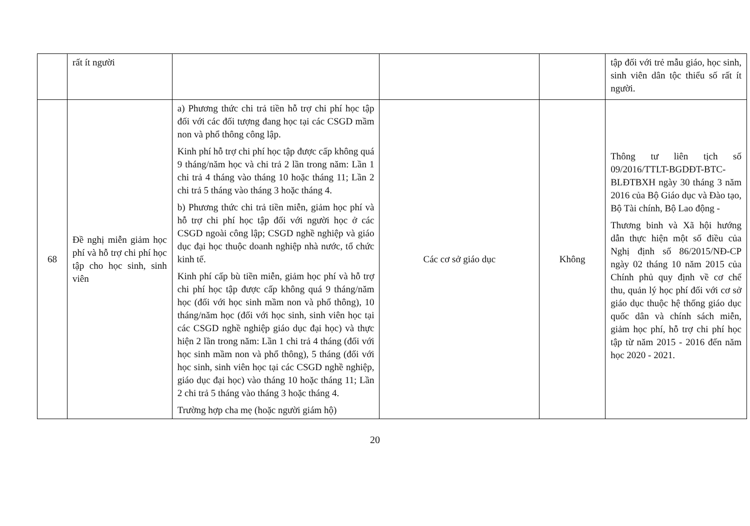| | rất ít người | | | | tập đối với trẻ mẫu giáo, học sinh, sinh viên dân tộc thiểu số rất ít người. |
| 68 | Đề nghị miễn giảm học phí và hỗ trợ chi phí học tập cho học sinh, sinh viên | a) Phương thức chi trả tiền hỗ trợ chi phí học tập đối với các đối tượng đang học tại các CSGD mầm non và phổ thông công lập. Kinh phí hỗ trợ chi phí học tập được cấp không quá 9 tháng/năm học và chi trả 2 lần trong năm: Lần 1 chi trả 4 tháng vào tháng 10 hoặc tháng 11; Lần 2 chi trả 5 tháng vào tháng 3 hoặc tháng 4. b) Phương thức chi trả tiền miễn, giảm học phí và hỗ trợ chi phí học tập đối với người học ở các CSGD ngoài công lập; CSGD nghề nghiệp và giáo dục đại học thuộc doanh nghiệp nhà nước, tổ chức kinh tế. Kinh phí cấp bù tiền miễn, giảm học phí và hỗ trợ chi phí học tập được cấp không quá 9 tháng/năm học (đối với học sinh mầm non và phổ thông), 10 tháng/năm học (đối với học sinh, sinh viên học tại các CSGD nghề nghiệp giáo dục đại học) và thực hiện 2 lần trong năm: Lần 1 chi trả 4 tháng (đối với học sinh mầm non và phổ thông), 5 tháng (đối với học sinh, sinh viên học tại các CSGD nghề nghiệp, giáo dục đại học) vào tháng 10 hoặc tháng 11; Lần 2 chi trả 5 tháng vào tháng 3 hoặc tháng 4. Trường hợp cha mẹ (hoặc người giám hộ) | Các cơ sở giáo dục | Không | Thông tư liên tịch số 09/2016/TTLT-BGDĐT-BTC-BLĐTBXH ngày 30 tháng 3 năm 2016 của Bộ Giáo dục và Đào tạo, Bộ Tài chính, Bộ Lao động - Thương binh và Xã hội hướng dẫn thực hiện một số điều của Nghị định số 86/2015/NĐ-CP ngày 02 tháng 10 năm 2015 của Chính phủ quy định về cơ chế thu, quản lý học phí đối với cơ sở giáo dục thuộc hệ thống giáo dục quốc dân và chính sách miễn, giảm học phí, hỗ trợ chi phí học tập từ năm 2015 - 2016 đến năm học 2020 - 2021. |
20